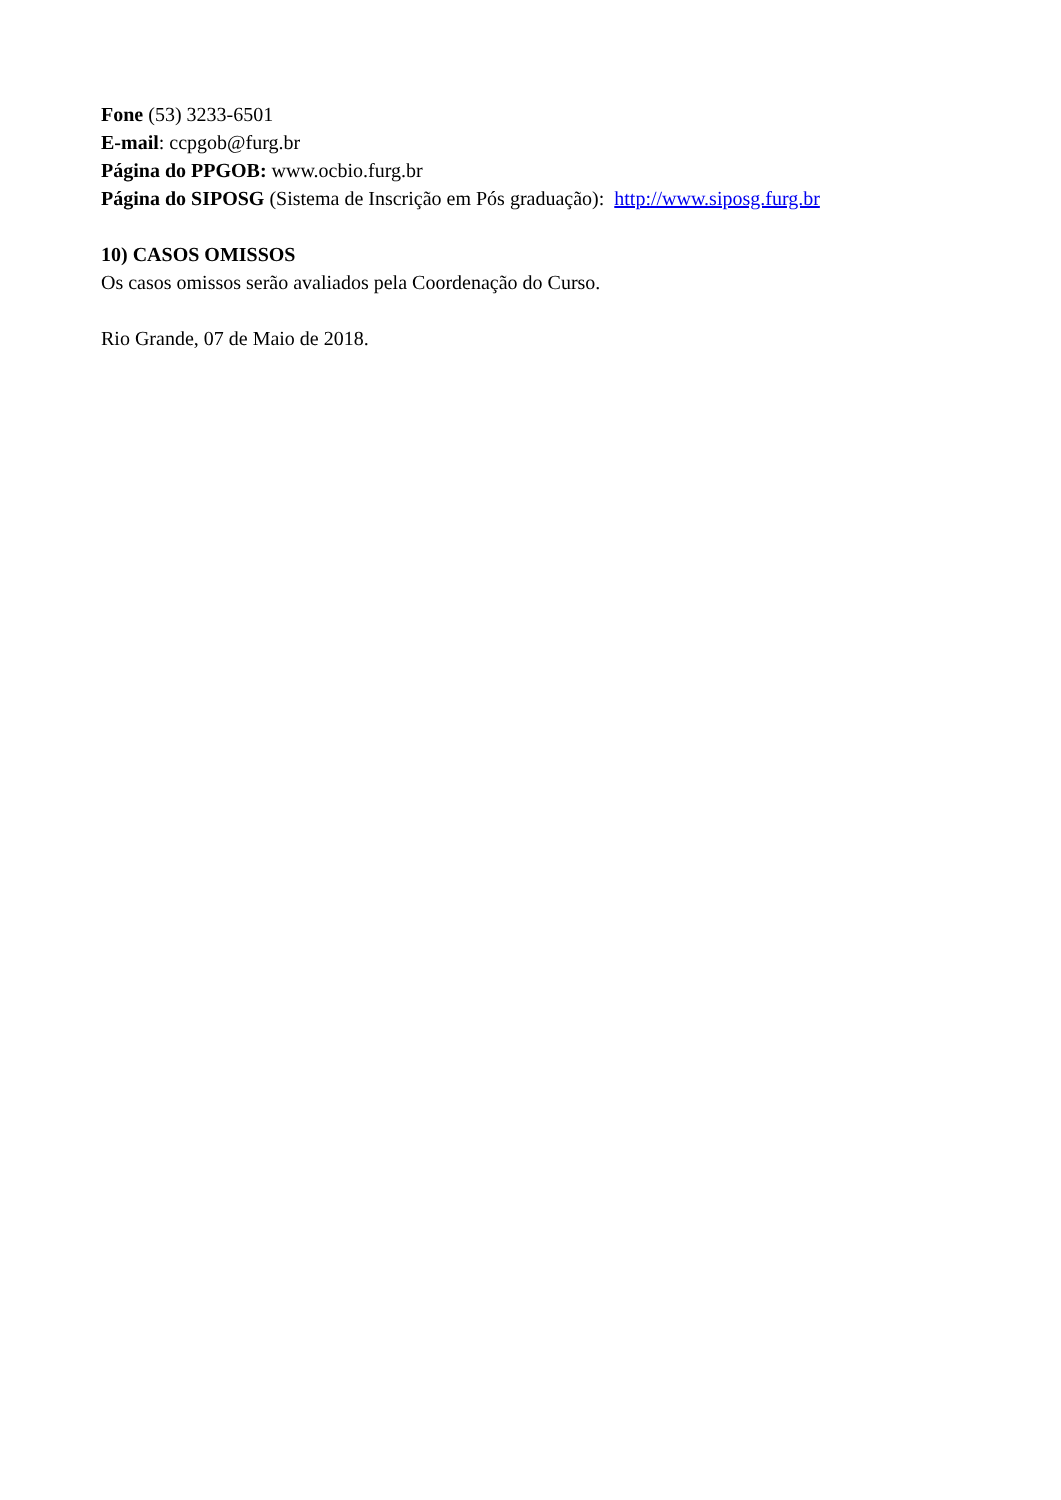Fone (53) 3233-6501
E-mail: ccpgob@furg.br
Página do PPGOB: www.ocbio.furg.br
Página do SIPOSG (Sistema de Inscrição em Pós graduação): http://www.siposg.furg.br
10) CASOS OMISSOS
Os casos omissos serão avaliados pela Coordenação do Curso.
Rio Grande, 07 de Maio de 2018.